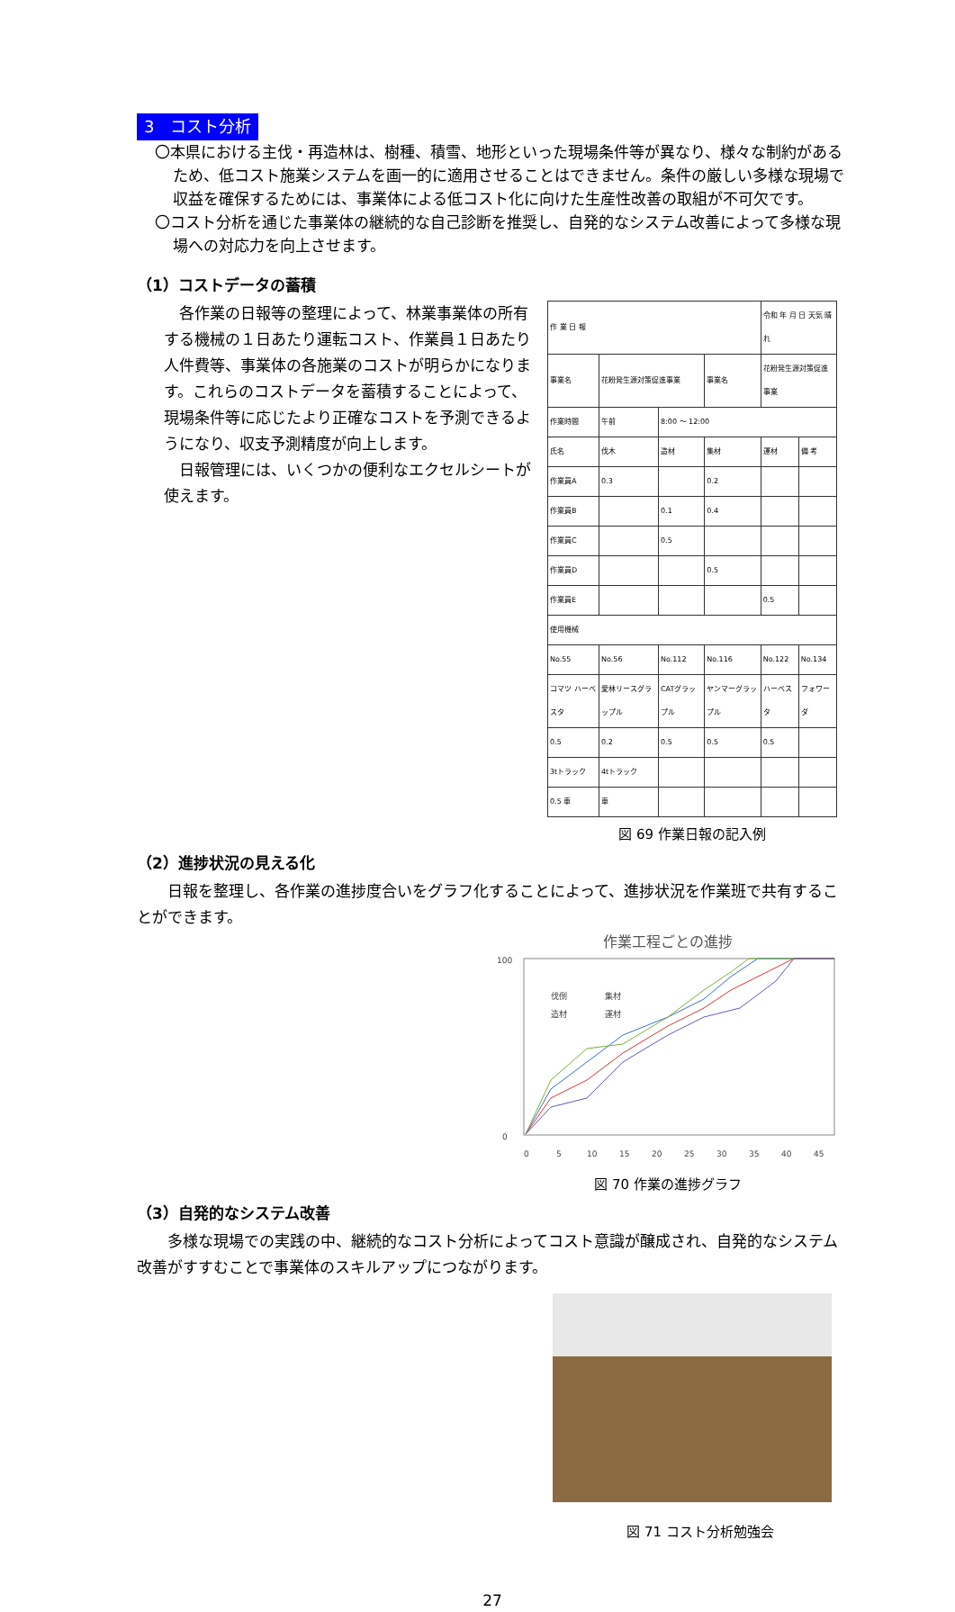3　コスト分析
〇本県における主伐・再造林は、樹種、積雪、地形といった現場条件等が異なり、様々な制約があるため、低コスト施業システムを画一的に適用させることはできません。条件の厳しい多様な現場で収益を確保するためには、事業体による低コスト化に向けた生産性改善の取組が不可欠です。
〇コスト分析を通じた事業体の継続的な自己診断を推奨し、自発的なシステム改善によって多様な現場への対応力を向上させます。
（1）コストデータの蓄積
各作業の日報等の整理によって、林業事業体の所有する機械の１日あたり運転コスト、作業員１日あたり人件費等、事業体の各施業のコストが明らかになります。これらのコストデータを蓄積することによって、現場条件等に応じたより正確なコストを予測できるようになり、収支予測精度が向上します。
日報管理には、いくつかの便利なエクセルシートが使えます。
| 作 業 日 報 | | | | 令和 年 月 日 天気 晴れ | |
| 事業名 | 花粉発生源対策促進事業 | | 事業名 | 花粉発生源対策促進事業 | |
| 作業時間 | 午前 | 8:00 ～ 12:00 | | | |
| 氏名 | 伐木 | 造材 | 集材 | 運材 | 備 考 |
| 作業員A | 0.3 | | 0.2 | | |
| 作業員B | | 0.1 | 0.4 | | |
| 作業員C | | 0.5 | | | |
| 作業員D | | | 0.5 | | |
| 作業員E | | | | 0.5 | |
| 使用機械 | | | | | |
| No.55 | No.56 | No.112 | No.116 | No.122 | No.134 |
| コマツ ハーベスタ | 愛林リースグラップル | CATグラップル | ヤンマーグラップル | ハーベスタ | フォワーダ |
| 0.5 | 0.2 | 0.5 | 0.5 | 0.5 | |
| 3tトラック | 4tトラック | | | | |
| 0.5 車 | 車 | | | | |
図 69 作業日報の記入例
（2）進捗状況の見える化
日報を整理し、各作業の進捗度合いをグラフ化することによって、進捗状況を作業班で共有することができます。
作業工程ごとの進捗
100
0
伐倒
集材
造材
運材
0
5
10
15
20
25
30
35
40
45
図 70 作業の進捗グラフ
（3）自発的なシステム改善
多様な現場での実践の中、継続的なコスト分析によってコスト意識が醸成され、自発的なシステム改善がすすむことで事業体のスキルアップにつながります。
図 71 コスト分析勉強会
27